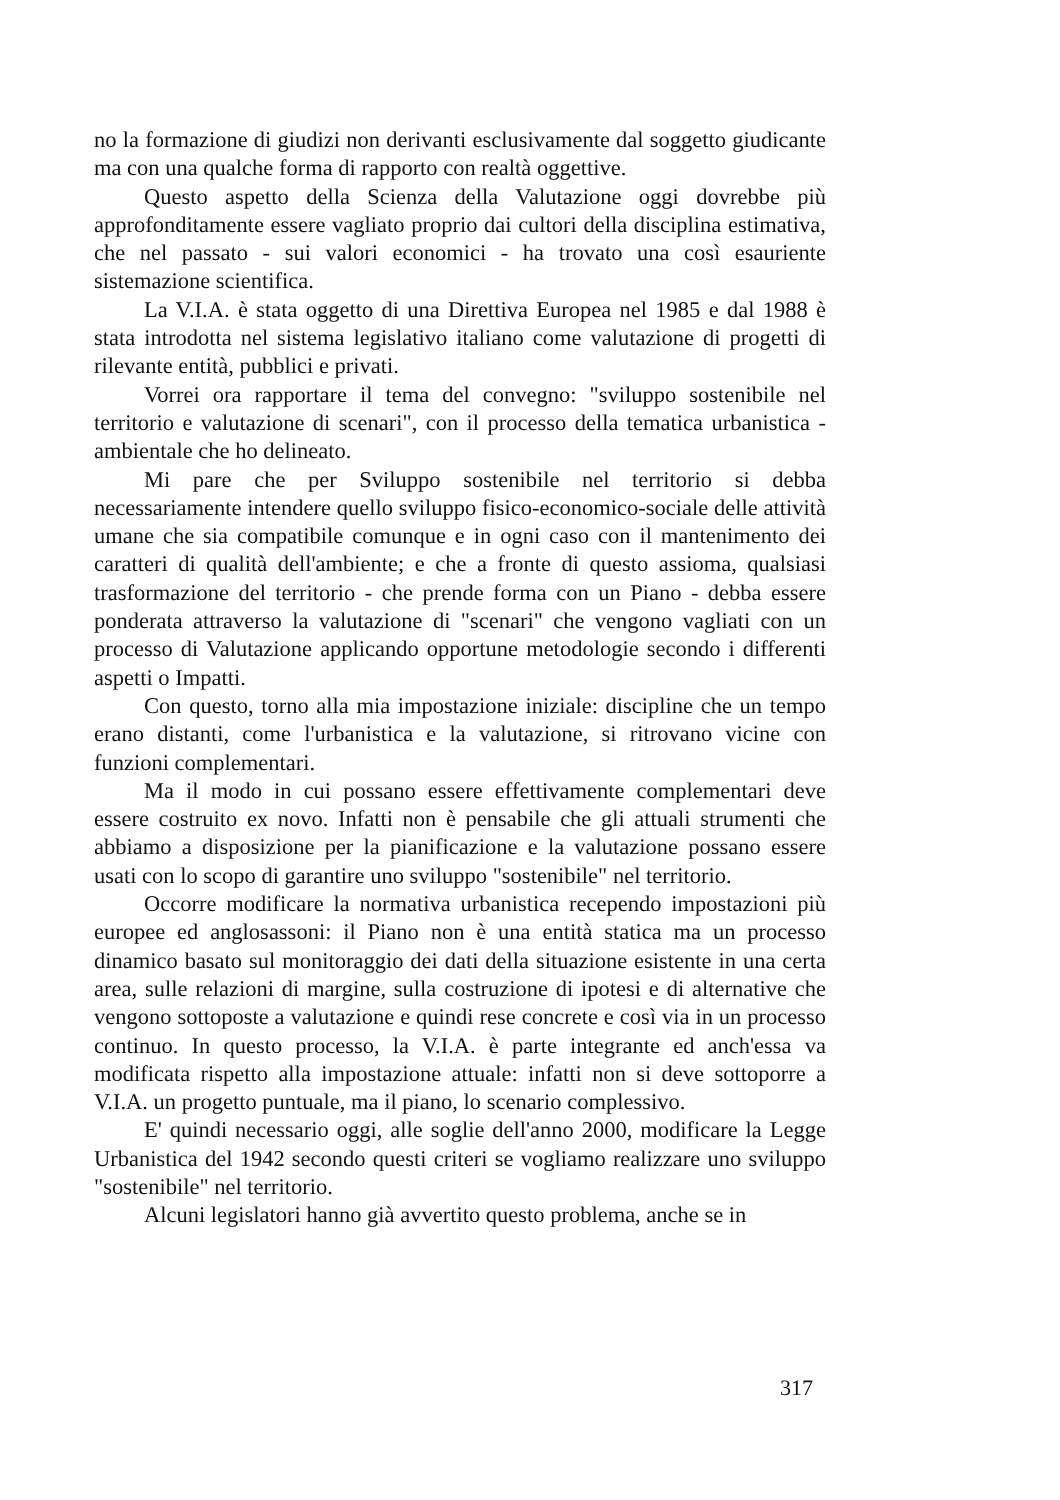no la formazione di giudizi non derivanti esclusivamente dal soggetto giudicante ma con una qualche forma di rapporto con realtà oggettive.
Questo aspetto della Scienza della Valutazione oggi dovrebbe più approfonditamente essere vagliato proprio dai cultori della disciplina estimativa, che nel passato - sui valori economici - ha trovato una così esauriente sistemazione scientifica.
La V.I.A. è stata oggetto di una Direttiva Europea nel 1985 e dal 1988 è stata introdotta nel sistema legislativo italiano come valutazione di progetti di rilevante entità, pubblici e privati.
Vorrei ora rapportare il tema del convegno: "sviluppo sostenibile nel territorio e valutazione di scenari", con il processo della tematica urbanistica - ambientale che ho delineato.
Mi pare che per Sviluppo sostenibile nel territorio si debba necessariamente intendere quello sviluppo fisico-economico-sociale delle attività umane che sia compatibile comunque e in ogni caso con il mantenimento dei caratteri di qualità dell'ambiente; e che a fronte di questo assioma, qualsiasi trasformazione del territorio - che prende forma con un Piano - debba essere ponderata attraverso la valutazione di "scenari" che vengono vagliati con un processo di Valutazione applicando opportune metodologie secondo i differenti aspetti o Impatti.
Con questo, torno alla mia impostazione iniziale: discipline che un tempo erano distanti, come l'urbanistica e la valutazione, si ritrovano vicine con funzioni complementari.
Ma il modo in cui possano essere effettivamente complementari deve essere costruito ex novo. Infatti non è pensabile che gli attuali strumenti che abbiamo a disposizione per la pianificazione e la valutazione possano essere usati con lo scopo di garantire uno sviluppo "sostenibile" nel territorio.
Occorre modificare la normativa urbanistica recependo impostazioni più europee ed anglosassoni: il Piano non è una entità statica ma un processo dinamico basato sul monitoraggio dei dati della situazione esistente in una certa area, sulle relazioni di margine, sulla costruzione di ipotesi e di alternative che vengono sottoposte a valutazione e quindi rese concrete e così via in un processo continuo. In questo processo, la V.I.A. è parte integrante ed anch'essa va modificata rispetto alla impostazione attuale: infatti non si deve sottoporre a V.I.A. un progetto puntuale, ma il piano, lo scenario complessivo.
E' quindi necessario oggi, alle soglie dell'anno 2000, modificare la Legge Urbanistica del 1942 secondo questi criteri se vogliamo realizzare uno sviluppo "sostenibile" nel territorio.
Alcuni legislatori hanno già avvertito questo problema, anche se in
317